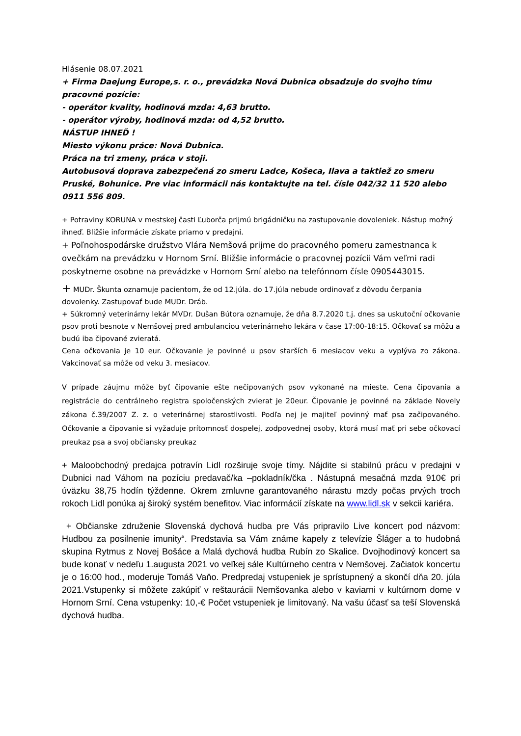Hlásenie 08.07.2021
+ Firma Daejung Europe,s. r. o., prevádzka Nová Dubnica obsadzuje do svojho tímu pracovné pozície:
- operátor kvality, hodinová mzda: 4,63 brutto.
- operátor výroby, hodinová mzda: od 4,52 brutto.
NÁSTUP IHNEĎ !
Miesto výkonu práce: Nová Dubnica.
Práca na tri zmeny, práca v stoji.
Autobusová doprava zabezpečená zo smeru Ladce, Košeca, Ilava a taktiež zo smeru Pruské, Bohunice. Pre viac informácii nás kontaktujte na tel. čísle 042/32 11 520 alebo 0911 556 809.
+ Potraviny KORUNA v mestskej časti Ľuborča prijmú brigádničku na zastupovanie dovoleniek. Nástup možný ihneď. Bližšie informácie získate priamo v predajni.
+ Poľnohospodárske družstvo Vlára Nemšová prijme do pracovného pomeru zamestnanca k ovečkám na prevádzku v Hornom Srní. Bližšie informácie o pracovnej pozícii Vám veľmi radi poskytneme osobne na prevádzke v Hornom Srní alebo na telefónnom čísle 0905443015.
+ MUDr. Škunta oznamuje pacientom, že od 12.júla. do 17.júla nebude ordinovať z dôvodu čerpania dovolenky. Zastupovať bude MUDr. Dráb.
+ Súkromný veterinárny lekár MVDr. Dušan Bútora oznamuje, že dňa 8.7.2020 t.j. dnes sa uskutoční očkovanie psov proti besnote v Nemšovej pred ambulanciou veterinárneho lekára v čase 17:00-18:15. Očkovať sa môžu a budú iba čipované zvieratá.
Cena očkovania je 10 eur. Očkovanie je povinné u psov starších 6 mesiacov veku a vyplýva zo zákona. Vakcinovať sa môže od veku 3. mesiacov.
V prípade záujmu môže byť čipovanie ešte nečipovaných psov vykonané na mieste. Cena čipovania a registrácie do centrálneho registra spoločenských zvierat je 20eur. Čipovanie je povinné na základe Novely zákona č.39/2007 Z. z. o veterinárnej starostlivosti. Podľa nej je majiteľ povinný mať psa začipovaného. Očkovanie a čipovanie si vyžaduje prítomnosť dospelej, zodpovednej osoby, ktorá musí mať pri sebe očkovací preukaz psa a svoj občiansky preukaz
+ Maloobchodný predajca potravín Lidl rozširuje svoje tímy. Nájdite si stabilnú prácu v predajni v Dubnici nad Váhom na pozíciu predavač/ka –pokladník/čka . Nástupná mesačná mzda 910€ pri úväzku 38,75 hodín týždenne. Okrem zmluvne garantovaného nárastu mzdy počas prvých troch rokoch Lidl ponúka aj široký systém benefitov. Viac informácií získate na www.lidl.sk v sekcii kariéra.
+ Občianske združenie Slovenská dychová hudba pre Vás pripravilo Live koncert pod názvom: Hudbou za posilnenie imunity“. Predstavia sa Vám známe kapely z televízie Šláger a to hudobná skupina Rytmus z Novej Bošáce a Malá dychová hudba Rubín zo Skalice. Dvojhodinový koncert sa bude konať v nedeľu 1.augusta 2021 vo veľkej sále Kultúrneho centra v Nemšovej. Začiatok koncertu je o 16:00 hod., moderuje Tomáš Vaňo. Predpredaj vstupeniek je sprístupnený a skončí dňa 20. júla 2021.Vstupenky si môžete zakúpiť v reštaurácii Nemšovanka alebo v kaviarni v kultúrnom dome v Hornom Srní. Cena vstupenky: 10,-€ Počet vstupeniek je limitovaný. Na vašu účasť sa teší Slovenská dychová hudba.